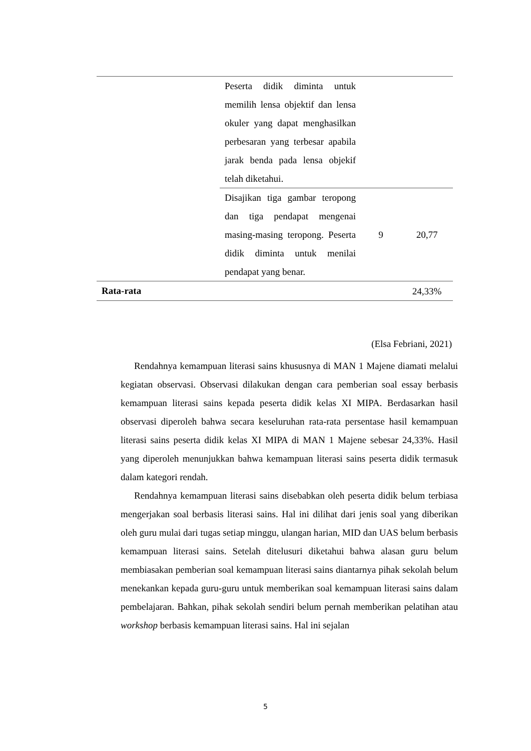| | Peserta didik diminta untuk memilih lensa objektif dan lensa okuler yang dapat menghasilkan perbesaran yang terbesar apabila jarak benda pada lensa objekif telah diketahui. | | |
| | Disajikan tiga gambar teropong dan tiga pendapat mengenai masing-masing teropong. Peserta didik diminta untuk menilai pendapat yang benar. | 9 | 20,77 |
| Rata-rata | | | 24,33% |
(Elsa Febriani, 2021)
Rendahnya kemampuan literasi sains khususnya di MAN 1 Majene diamati melalui kegiatan observasi. Observasi dilakukan dengan cara pemberian soal essay berbasis kemampuan literasi sains kepada peserta didik kelas XI MIPA. Berdasarkan hasil observasi diperoleh bahwa secara keseluruhan rata-rata persentase hasil kemampuan literasi sains peserta didik kelas XI MIPA di MAN 1 Majene sebesar 24,33%. Hasil yang diperoleh menunjukkan bahwa kemampuan literasi sains peserta didik termasuk dalam kategori rendah.
Rendahnya kemampuan literasi sains disebabkan oleh peserta didik belum terbiasa mengerjakan soal berbasis literasi sains. Hal ini dilihat dari jenis soal yang diberikan oleh guru mulai dari tugas setiap minggu, ulangan harian, MID dan UAS belum berbasis kemampuan literasi sains. Setelah ditelusuri diketahui bahwa alasan guru belum membiasakan pemberian soal kemampuan literasi sains diantarnya pihak sekolah belum menekankan kepada guru-guru untuk memberikan soal kemampuan literasi sains dalam pembelajaran. Bahkan, pihak sekolah sendiri belum pernah memberikan pelatihan atau workshop berbasis kemampuan literasi sains. Hal ini sejalan
5